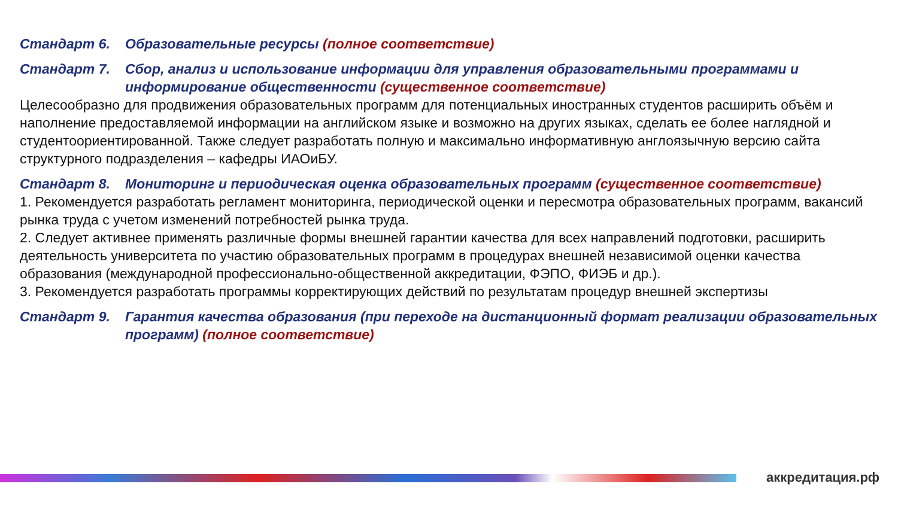Стандарт 6. Образовательные ресурсы (полное соответствие)
Стандарт 7. Сбор, анализ и использование информации для управления образовательными программами и информирование общественности (существенное соответствие)
Целесообразно для продвижения образовательных программ для потенциальных иностранных студентов расширить объём и наполнение предоставляемой информации на английском языке и возможно на других языках, сделать ее более наглядной и студентоориентированной. Также следует разработать полную и максимально информативную англоязычную версию сайта структурного подразделения – кафедры ИАОиБУ.
Стандарт 8. Мониторинг и периодическая оценка образовательных программ (существенное соответствие)
1. Рекомендуется разработать регламент мониторинга, периодической оценки и пересмотра образовательных программ, вакансий рынка труда с учетом изменений потребностей рынка труда.
2. Следует активнее применять различные формы внешней гарантии качества для всех направлений подготовки, расширить деятельность университета по участию образовательных программ в процедурах внешней независимой оценки качества образования (международной профессионально-общественной аккредитации, ФЭПО, ФИЭБ и др.).
3. Рекомендуется разработать программы корректирующих действий по результатам процедур внешней экспертизы
Стандарт 9. Гарантия качества образования (при переходе на дистанционный формат реализации образовательных программ) (полное соответствие)
аккредитация.рф